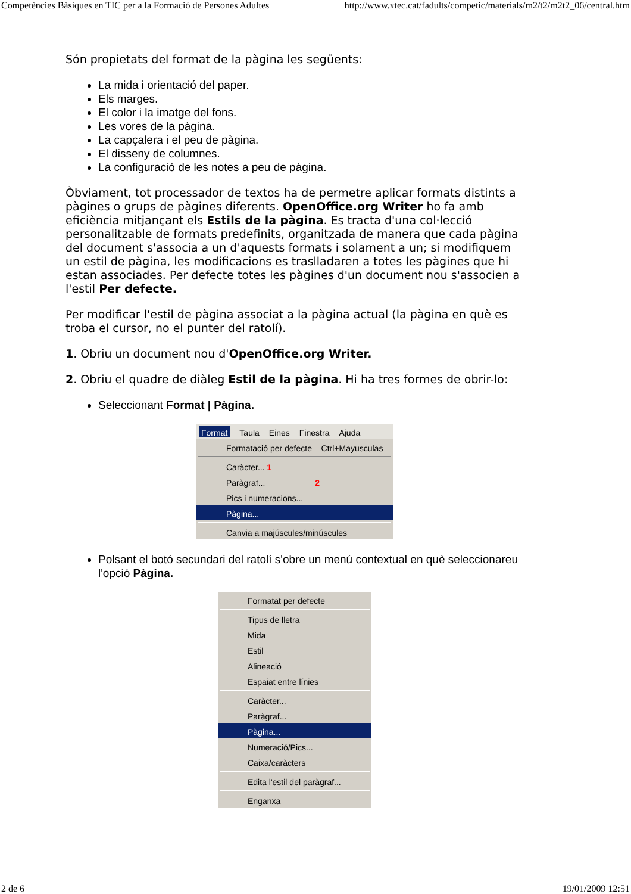Competències Bàsiques en TIC per a la Formació de Persones Adultes http://www.xtec.cat/fadults/competic/materials/m2/t2/m2t2_06/central.htm
Són propietats del format de la pàgina les següents:
La mida i orientació del paper.
Els marges.
El color i la imatge del fons.
Les vores de la pàgina.
La capçalera i el peu de pàgina.
El disseny de columnes.
La configuració de les notes a peu de pàgina.
Òbviament, tot processador de textos ha de permetre aplicar formats distints a pàgines o grups de pàgines diferents. OpenOffice.org Writer ho fa amb eficiència mitjançant els Estils de la pàgina. Es tracta d'una col·lecció personalitzable de formats predefinits, organitzada de manera que cada pàgina del document s'associa a un d'aquests formats i solament a un; si modifiquem un estil de pàgina, les modificacions es traslladaren a totes les pàgines que hi estan associades. Per defecte totes les pàgines d'un document nou s'associen a l'estil Per defecte.
Per modificar l'estil de pàgina associat a la pàgina actual (la pàgina en què es troba el cursor, no el punter del ratolí).
1. Obriu un document nou d'OpenOffice.org Writer.
2. Obriu el quadre de diàleg Estil de la pàgina. Hi ha tres formes de obrir-lo:
Seleccionant Format | Pàgina.
Format Taula Eines Finestra Ajuda
Formatació per defecte Ctrl+Mayusculas
Caràcter... 1
Paràgraf... 2
Pics i numeracions...
Pàgina...
Canvia a majúscules/minúscules
Polsant el botó secundari del ratolí s'obre un menú contextual en què seleccionareu l'opció Pàgina.
Formatat per defecte
Tipus de lletra
Mida
Estil
Alineació
Espaiat entre línies
Caràcter...
Paràgraf...
Pàgina...
Numeració/Pics...
Caixa/caràcters
Edita l'estil del paràgraf...
Enganxa
2 de 6 19/01/2009 12:51